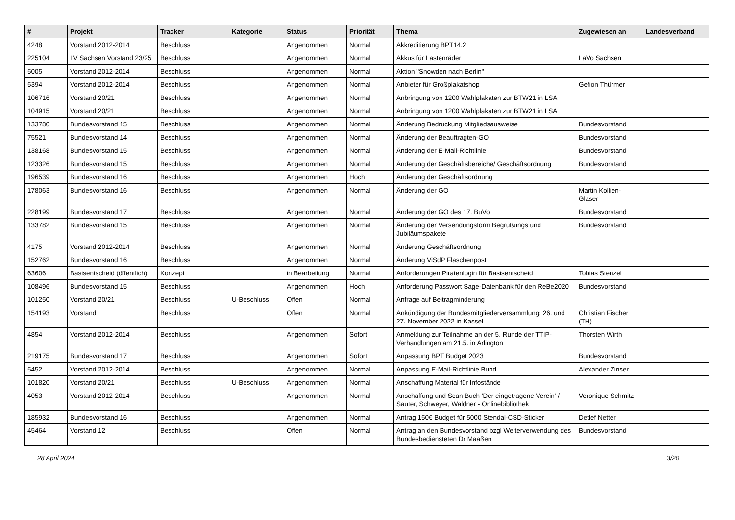| # | Projekt | Tracker | Kategorie | Status | Priorität | Thema | Zugewiesen an | Landesverband |
| --- | --- | --- | --- | --- | --- | --- | --- | --- |
| 4248 | Vorstand 2012-2014 | Beschluss | | Angenommen | Normal | Akkreditierung BPT14.2 | | |
| 225104 | LV Sachsen Vorstand 23/25 | Beschluss | | Angenommen | Normal | Akkus für Lastenräder | LaVo Sachsen | |
| 5005 | Vorstand 2012-2014 | Beschluss | | Angenommen | Normal | Aktion "Snowden nach Berlin" | | |
| 5394 | Vorstand 2012-2014 | Beschluss | | Angenommen | Normal | Anbieter für Großplakatshop | Gefion Thürmer | |
| 106716 | Vorstand 20/21 | Beschluss | | Angenommen | Normal | Anbringung von 1200 Wahlplakaten zur BTW21 in LSA | | |
| 104915 | Vorstand 20/21 | Beschluss | | Angenommen | Normal | Anbringung von 1200 Wahlplakaten zur BTW21 in LSA | | |
| 133780 | Bundesvorstand 15 | Beschluss | | Angenommen | Normal | Änderung Bedruckung Mitgliedsausweise | Bundesvorstand | |
| 75521 | Bundesvorstand 14 | Beschluss | | Angenommen | Normal | Änderung der Beauftragten-GO | Bundesvorstand | |
| 138168 | Bundesvorstand 15 | Beschluss | | Angenommen | Normal | Änderung der E-Mail-Richtlinie | Bundesvorstand | |
| 123326 | Bundesvorstand 15 | Beschluss | | Angenommen | Normal | Änderung der Geschäftsbereiche/ Geschäftsordnung | Bundesvorstand | |
| 196539 | Bundesvorstand 16 | Beschluss | | Angenommen | Hoch | Änderung der Geschäftsordnung | | |
| 178063 | Bundesvorstand 16 | Beschluss | | Angenommen | Normal | Änderung der GO | Martin Kollien-Glaser | |
| 228199 | Bundesvorstand 17 | Beschluss | | Angenommen | Normal | Änderung der GO des 17. BuVo | Bundesvorstand | |
| 133782 | Bundesvorstand 15 | Beschluss | | Angenommen | Normal | Änderung der Versendungsform Begrüßungs und Jubiläumspakete | Bundesvorstand | |
| 4175 | Vorstand 2012-2014 | Beschluss | | Angenommen | Normal | Änderung Geschäftsordnung | | |
| 152762 | Bundesvorstand 16 | Beschluss | | Angenommen | Normal | Änderung ViSdP Flaschenpost | | |
| 63606 | Basisentscheid (öffentlich) | Konzept | | in Bearbeitung | Normal | Anforderungen Piratenlogin für Basisentscheid | Tobias Stenzel | |
| 108496 | Bundesvorstand 15 | Beschluss | | Angenommen | Hoch | Anforderung Passwort Sage-Datenbank für den ReBe2020 | Bundesvorstand | |
| 101250 | Vorstand 20/21 | Beschluss | U-Beschluss | Offen | Normal | Anfrage auf Beitragminderung | | |
| 154193 | Vorstand | Beschluss | | Offen | Normal | Ankündigung der Bundesmitgliederversammlung: 26. und 27. November 2022 in Kassel | Christian Fischer (TH) | |
| 4854 | Vorstand 2012-2014 | Beschluss | | Angenommen | Sofort | Anmeldung zur Teilnahme an der 5. Runde der TTIP-Verhandlungen am 21.5. in Arlington | Thorsten Wirth | |
| 219175 | Bundesvorstand 17 | Beschluss | | Angenommen | Sofort | Anpassung BPT Budget 2023 | Bundesvorstand | |
| 5452 | Vorstand 2012-2014 | Beschluss | | Angenommen | Normal | Anpassung E-Mail-Richtlinie Bund | Alexander Zinser | |
| 101820 | Vorstand 20/21 | Beschluss | U-Beschluss | Angenommen | Normal | Anschaffung Material für Infostände | | |
| 4053 | Vorstand 2012-2014 | Beschluss | | Angenommen | Normal | Anschaffung und Scan Buch 'Der eingetragene Verein' / Sauter, Schweyer, Waldner - Onlinebibliothek | Veronique Schmitz | |
| 185932 | Bundesvorstand 16 | Beschluss | | Angenommen | Normal | Antrag 150€ Budget für 5000 Stendal-CSD-Sticker | Detlef Netter | |
| 45464 | Vorstand 12 | Beschluss | | Offen | Normal | Antrag an den Bundesvorstand bzgl Weiterverwendung des Bundesbediensteten Dr Maaßen | Bundesvorstand | |
28 April 2024 3/20